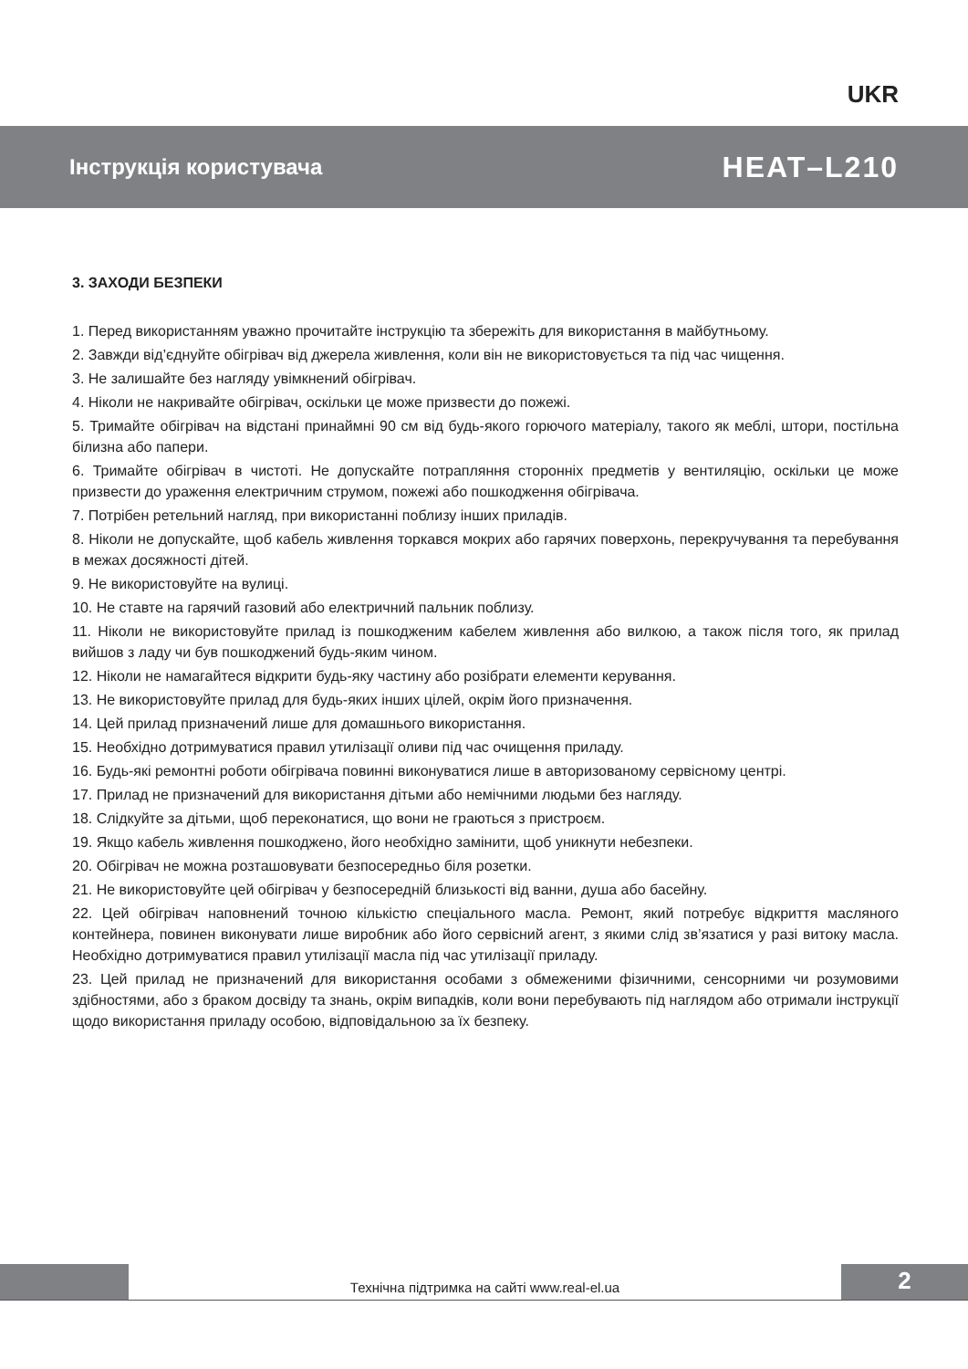UKR
Інструкція користувача HEAT–L210
3. ЗАХОДИ БЕЗПЕКИ
1. Перед використанням уважно прочитайте інструкцію та збережіть для використання в майбутньому.
2. Завжди від’єднуйте обігрівач від джерела живлення, коли він не використовується та під час чищення.
3. Не залишайте без нагляду увімкнений обігрівач.
4. Ніколи не накривайте обігрівач, оскільки це може призвести до пожежі.
5. Тримайте обігрівач на відстані принаймні 90 см від будь-якого горючого матеріалу, такого як меблі, штори, постільна білизна або папери.
6. Тримайте обігрівач в чистоті. Не допускайте потрапляння сторонніх предметів у вентиляцію, оскільки це може призвести до ураження електричним струмом, пожежі або пошкодження обігрівача.
7. Потрібен ретельний нагляд, при використанні поблизу інших приладів.
8. Ніколи не допускайте, щоб кабель живлення торкався мокрих або гарячих поверхонь, перекручування та перебування в межах досяжності дітей.
9. Не використовуйте на вулиці.
10. Не ставте на гарячий газовий або електричний пальник поблизу.
11. Ніколи не використовуйте прилад із пошкодженим кабелем живлення або вилкою, а також після того, як прилад вийшов з ладу чи був пошкоджений будь-яким чином.
12. Ніколи не намагайтеся відкрити будь-яку частину або розібрати елементи керування.
13. Не використовуйте прилад для будь-яких інших цілей, окрім його призначення.
14. Цей прилад призначений лише для домашнього використання.
15. Необхідно дотримуватися правил утилізації оливи під час очищення приладу.
16. Будь-які ремонтні роботи обігрівача повинні виконуватися лише в авторизованому сервісному центрі.
17. Прилад не призначений для використання дітьми або немічними людьми без нагляду.
18. Слідкуйте за дітьми, щоб переконатися, що вони не граються з пристроєм.
19. Якщо кабель живлення пошкоджено, його необхідно замінити, щоб уникнути небезпеки.
20. Обігрівач не можна розташовувати безпосередньо біля розетки.
21. Не використовуйте цей обігрівач у безпосередній близькості від ванни, душа або басейну.
22. Цей обігрівач наповнений точною кількістю спеціального масла. Ремонт, який потребує відкриття масляного контейнера, повинен виконувати лише виробник або його сервісний агент, з якими слід зв’язатися у разі витоку масла. Необхідно дотримуватися правил утилізації масла під час утилізації приладу.
23. Цей прилад не призначений для використання особами з обмеженими фізичними, сенсорними чи розумовими здібностями, або з браком досвіду та знань, окрім випадків, коли вони перебувають під наглядом або отримали інструкції щодо використання приладу особою, відповідальною за їх безпеку.
Технічна підтримка на сайті www.real-el.ua
2